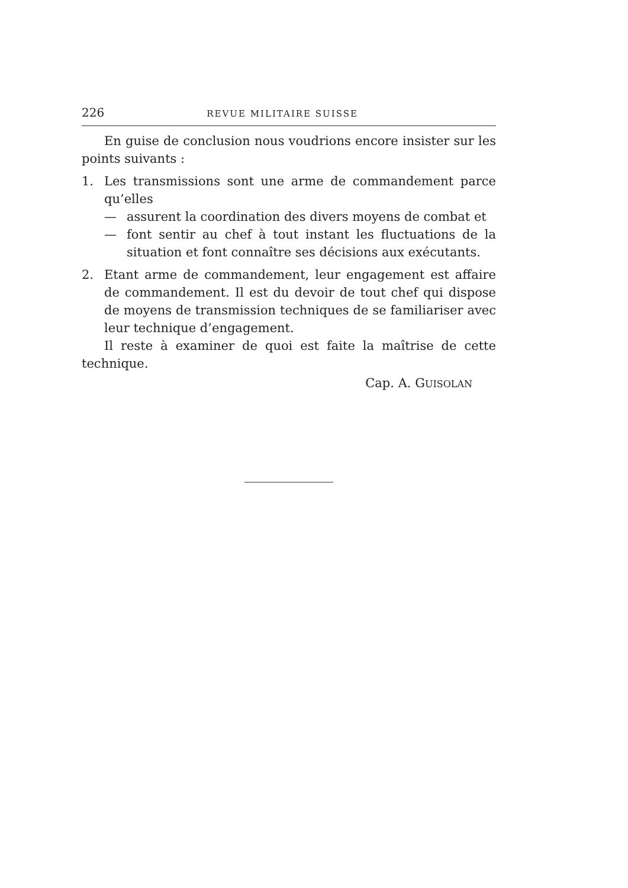226 REVUE MILITAIRE SUISSE
En guise de conclusion nous voudrions encore insister sur les points suivants :
1.
Les transmissions sont une arme de commandement parce qu’elles
—
assurent la coordination des divers moyens de combat et
—
font sentir au chef à tout instant les fluctuations de la situation et font connaître ses décisions aux exécutants.
2.
Etant arme de commandement, leur engagement est affaire de commandement. Il est du devoir de tout chef qui dispose de moyens de transmission techniques de se familiariser avec leur technique d’engagement.
Il reste à examiner de quoi est faite la maîtrise de cette technique.
Cap. A. GUISOLAN